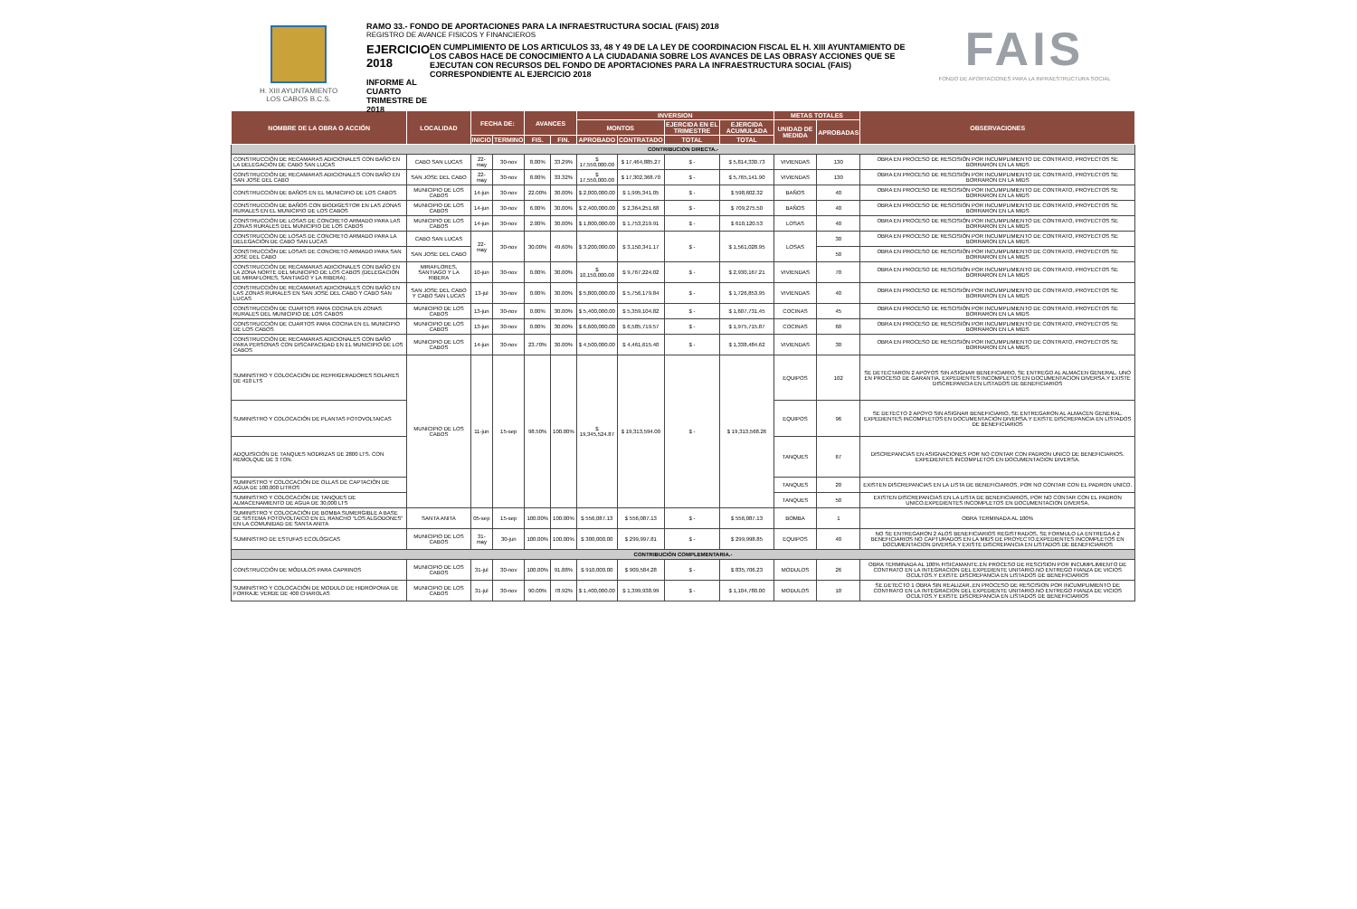H. XIII AYUNTAMIENTO
LOS CABOS B.C.S.
RAMO 33.- FONDO DE APORTACIONES PARA LA INFRAESTRUCTURA SOCIAL (FAIS) 2018
REGISTRO DE AVANCE FISICOS Y FINANCIEROS
EJERCICIO 2018
INFORME AL CUARTO TRIMESTRE DE 2018
EN CUMPLIMIENTO DE LOS ARTICULOS 33, 48 Y 49 DE LA LEY DE COORDINACION FISCAL EL H. XIII AYUNTAMIENTO DE LOS CABOS HACE DE CONOCIMIENTO A LA CIUDADANIA SOBRE LOS AVANCES DE LAS OBRASY ACCIONES QUE SE EJECUTAN CON RECURSOS DEL FONDO DE APORTACIONES PARA LA INFRAESTRUCTURA SOCIAL (FAIS) CORRESPONDIENTE AL EJERCICIO 2018
FAIS
FONDO DE APORTACIONES PARA LA INFRAESTRUCTURA SOCIAL
| NOMBRE DE LA OBRA O ACCIÓN | LOCALIDAD | FECHA DE: | | AVANCES | | INVERSION | | | | METAS TOTALES | | OBSERVACIONES |
| --- | --- | --- | --- | --- | --- | --- | --- | --- | --- | --- | --- | --- |
| | | | | | | MONTOS | | EJERCIDA EN EL TRIMESTRE | EJERCIDA ACUMULADA | UNIDAD DE MEDIDA | APROBADAS | |
| | | INICIO | TERMINO | FIS. | FIN. | APROBADO | CONTRATADO | TOTAL | TOTAL | | | |
| CONTRIBUCION DIRECTA.- | | | | | | | | | | | | |
| CONSTRUCCIÓN DE RECAMARAS ADICIONALES CON BAÑO EN LA DELEGACIÓN DE CABO SAN LUCAS | CABO SAN LUCAS | 22-may | 30-nov | 8.00% | 33.29% | $ 17,550,000.00 | $ 17,464,885.27 | $ - | $ 5,814,330.73 | VIVIENDAS | 130 | OBRA EN PROCESO DE RESCISIÓN POR INCUMPLIMIENTO DE CONTRATO, PROYECTOS SE BORRARON EN LA MIDS |
| CONSTRUCCIÓN DE RECAMARAS ADICIONALES CON BAÑO EN SAN JOSÉ DEL CABO | SAN JOSE DEL CABO | 22-may | 30-nov | 8.00% | 33.32% | $ 17,550,000.00 | $ 17,302,368.70 | $ - | $ 5,765,141.90 | VIVIENDAS | 130 | OBRA EN PROCESO DE RESCISIÓN POR INCUMPLIMIENTO DE CONTRATO, PROYECTOS SE BORRARON EN LA MIDS |
| CONSTRUCCIÓN DE BAÑOS EN EL MUNICIPIO DE LOS CABOS | MUNICIPIO DE LOS CABOS | 14-jun | 30-nov | 22.00% | 30.00% | $ 2,000,000.00 | $ 1,995,341.05 | $ - | $ 598,602.32 | BAÑOS | 40 | OBRA EN PROCESO DE RESCISIÓN POR INCUMPLIMIENTO DE CONTRATO, PROYECTOS SE BORRARON EN LA MIDS |
| CONSTRUCCIÓN DE BAÑOS CON BIODIGESTOR EN LAS ZONAS RURALES EN EL MUNICIPIO DE LOS CABOS | MUNICIPIO DE LOS CABOS | 14-jun | 30-nov | 6.00% | 30.00% | $ 2,400,000.00 | $ 2,364,251.68 | $ - | $ 709,275.50 | BAÑOS | 40 | OBRA EN PROCESO DE RESCISIÓN POR INCUMPLIMIENTO DE CONTRATO, PROYECTOS SE BORRARON EN LA MIDS |
| CONSTRUCCIÓN DE LOSAS DE CONCRETO ARMADO PARA LAS ZONAS RURALES DEL MUNICIPIO DE LOS CABOS | MUNICIPIO DE LOS CABOS | 14-jun | 30-nov | 2.00% | 30.00% | $ 1,800,000.00 | $ 1,753,219.91 | $ - | $ 610,120.53 | LOSAS | 40 | OBRA EN PROCESO DE RESCISIÓN POR INCUMPLIMIENTO DE CONTRATO, PROYECTOS SE BORRARON EN LA MIDS |
| CONSTRUCCIÓN DE LOSAS DE CONCRETO ARMADO PARA LA DELEGACIÓN DE CABO SAN LUCAS | CABO SAN LUCAS | 22-may | 30-nov | 30.00% | 49.60% | $ 3,200,000.00 | $ 3,150,341.17 | $ - | $ 1,561,028.95 | LOSAS | 30 | OBRA EN PROCESO DE RESCISIÓN POR INCUMPLIMIENTO DE CONTRATO, PROYECTOS SE BORRARON EN LA MIDS |
| CONSTRUCCIÓN DE LOSAS DE CONCRETO ARMADO PARA SAN JOSÉ DEL CABO | SAN JOSE DEL CABO | | | | | | | | | | 50 | OBRA EN PROCESO DE RESCISIÓN POR INCUMPLIMIENTO DE CONTRATO, PROYECTOS SE BORRARON EN LA MIDS |
| CONSTRUCCIÓN DE RECAMARAS ADICIONALES CON BAÑO EN LA ZONA NORTE DEL MUNICIPIO DE LOS CABOS (DELEGACIÓN DE MIRAFLORES, SANTIAGO Y LA RIBERA). | MIRAFLORES, SANTIAGO Y LA RIBERA | 10-jun | 30-nov | 0.00% | 30.00% | $ 10,150,000.00 | $ 9,767,224.02 | $ - | $ 2,930,167.21 | VIVIENDAS | 70 | OBRA EN PROCESO DE RESCISIÓN POR INCUMPLIMIENTO DE CONTRATO, PROYECTOS SE BORRARON EN LA MIDS |
| CONSTRUCCIÓN DE RECAMARAS ADICIONALES CON BAÑO EN LAS ZONAS RURALES EN SAN JOSÉ DEL CABO Y CABO SAN LUCAS | SAN JOSE DEL CABO Y CABO SAN LUCAS | 13-jul | 30-nov | 0.00% | 30.00% | $ 5,800,000.00 | $ 5,756,179.84 | $ - | $ 1,726,853.95 | VIVIENDAS | 40 | OBRA EN PROCESO DE RESCISIÓN POR INCUMPLIMIENTO DE CONTRATO, PROYECTOS SE BORRARON EN LA MIDS |
| CONSTRUCCIÓN DE CUARTOS PARA COCINA EN ZONAS RURALES DEL MUNICIPIO DE LOS CABOS | MUNICIPIO DE LOS CABOS | 13-jun | 30-nov | 0.00% | 30.00% | $ 5,400,000.00 | $ 5,359,104.82 | $ - | $ 1,607,731.45 | COCINAS | 45 | OBRA EN PROCESO DE RESCISIÓN POR INCUMPLIMIENTO DE CONTRATO, PROYECTOS SE BORRARON EN LA MIDS |
| CONSTRUCCIÓN DE CUARTOS PARA COCINA EN EL MUNICIPIO DE LOS CABOS | MUNICIPIO DE LOS CABOS | 13-jun | 30-nov | 0.00% | 30.00% | $ 6,600,000.00 | $ 6,585,719.57 | $ - | $ 1,975,715.87 | COCINAS | 60 | OBRA EN PROCESO DE RESCISIÓN POR INCUMPLIMIENTO DE CONTRATO, PROYECTOS SE BORRARON EN LA MIDS |
| CONSTRUCCIÓN DE RECAMARAS ADICIONALES CON BAÑO PARA PERSONAS CON DISCAPACIDAD EN EL MUNICIPIO DE LOS CABOS | MUNICIPIO DE LOS CABOS | 14-jun | 30-nov | 23.70% | 30.00% | $ 4,500,000.00 | $ 4,461,615.40 | $ - | $ 1,338,484.62 | VIVIENDAS | 30 | OBRA EN PROCESO DE RESCISIÓN POR INCUMPLIMIENTO DE CONTRATO, PROYECTOS SE BORRARON EN LA MIDS |
| SUMINISTRO Y COLOCACIÓN DE REFRIGERADORES SOLARES DE 410 LTS | MUNICIPIO DE LOS CABOS | 11-jun | 15-sep | 98.50% | 100.00% | $ 19,345,524.87 | $ 19,313,594.00 | $ - | $ 19,313,568.26 | EQUIPOS | 102 | SE DETECTARON 2 APOYOS SIN ASIGNAR BENEFICIARIO, SE ENTREGO AL ALMACEN GENERAL. UNO EN PROCESO DE GARANTIA. EXPEDIENTES INCOMPLETOS EN DOCUMENTACION DIVERSA.Y EXISTE DISCREPANCIA EN LISTADOS DE BENEFICIARIOS |
| SUMINISTRO Y COLOCACIÓN DE PLANTAS FOTOVOLTAICAS | | | | | | | | | | EQUIPOS | 96 | SE DETECTO 2 APOYO SIN ASIGNAR BENEFICIARIO, SE ENTREGARON AL ALMACEN GENERAL. EXPEDIENTES INCOMPLETOS EN DOCUMENTACION DIVERSA.Y EXISTE DISCREPANCIA EN LISTADOS DE BENEFICIARIOS |
| ADQUISICIÓN DE TANQUES NODRIZAS DE 2800 LTS. CON REMOLQUE DE 3 TON. | | | | | | | | | | TANQUES | 67 | DISCREPANCIAS EN ASIGNACIONES POR NO CONTAR CON PADRON UNICO DE BENEFICIARIOS. EXPEDIENTES INCOMPLETOS EN DOCUMENTACION DIVERSA. |
| SUMINISTRO Y COLOCACIÓN DE OLLAS DE CAPTACIÓN DE AGUA DE 100,000 LITROS | | | | | | | | | | TANQUES | 20 | EXISTEN DISCREPANCIAS EN LA LISTA DE BENEFICIARIOS, POR NO CONTAR CON EL PADRON UNICO. |
| SUMINISTRO Y COLOCACIÓN DE TANQUES DE ALMACENAMIENTO DE AGUA DE 30,000 LTS | | | | | | | | | | TANQUES | 50 | EXISTEN DISCREPANCIAS EN LA LISTA DE BENEFICIARIOS, POR NO CONTAR CON EL PADRON UNICO.EXPEDIENTES INCOMPLETOS EN DOCUMENTACION DIVERSA. |
| SUMINISTRO Y COLOCACIÓN DE BOMBA SUMERGIBLE A BASE DE SISTEMA FOTOVOLTAICO EN EL RANCHO "LOS ALGODONES" EN LA COMUNIDAD DE SANTA ANITA | SANTA ANITA | 05-sep | 15-sep | 100.00% | 100.00% | $ 556,087.13 | $ 556,087.13 | $ - | $ 556,087.13 | BOMBA | 1 | OBRA TERMINADA AL 100% |
| SUMINISTRO DE ESTUFAS ECOLÓGICAS | MUNICIPIO DE LOS CABOS | 31-may | 30-jun | 100.00% | 100.00% | $ 300,000.00 | $ 299,997.81 | $ - | $ 299,998.85 | EQUIPOS | 40 | NO SE ENTREGARON 2 ALOS BENEFICIARIOS REGISTRADOS, SE FORMULO LA ENTREGA A 2 BENEFICIARIOS NO CAPTURADOS EN LA MIDS DE PROYECTO.EXPEDIENTES INCOMPLETOS EN DOCUMENTACION DIVERSA.Y EXISTE DISCREPANCIA EN LISTADOS DE BENEFICIARIOS |
| CONTRIBUCIÓN COMPLEMENTARIA.- | | | | | | | | | | | | |
| CONSTRUCCIÓN DE MÓDULOS PARA CAPRINOS | MUNICIPIO DE LOS CABOS | 31-jul | 30-nov | 100.00% | 91.88% | $ 910,000.00 | $ 909,584.28 | $ - | $ 835,706.23 | MODULOS | 26 | OBRA TERMINADA AL 100% FISICAMANTE.EN PROCESO DE RESCISION POR INCUMPLIMIENTO DE CONTRATO EN LA INTEGRACION DEL EXPEDIENTE UNITARIO.NO ENTREGO FIANZA DE VICIOS OCULTOS.Y EXISTE DISCREPANCIA EN LISTADOS DE BENEFICIARIOS |
| SUMINISTRO Y COLOCACIÓN DE MODULO DE HIDROPONIA DE FORRAJE VERDE DE 400 CHAROLAS | MUNICIPIO DE LOS CABOS | 31-jul | 30-nov | 90.00% | 78.92% | $ 1,400,000.00 | $ 1,399,938.99 | $ - | $ 1,104,780.00 | MODULOS | 10 | SE DETECTO 1 OBRA SIN REALIZAR.,EN PROCESO DE RESCISION POR INCUMPLIMIENTO DE CONTRATO EN LA INTEGRACION DEL EXPEDIENTE UNITARIO.NO ENTREGO FIANZA DE VICIOS OCULTOS.Y EXISTE DISCREPANCIA EN LISTADOS DE BENEFICIARIOS |